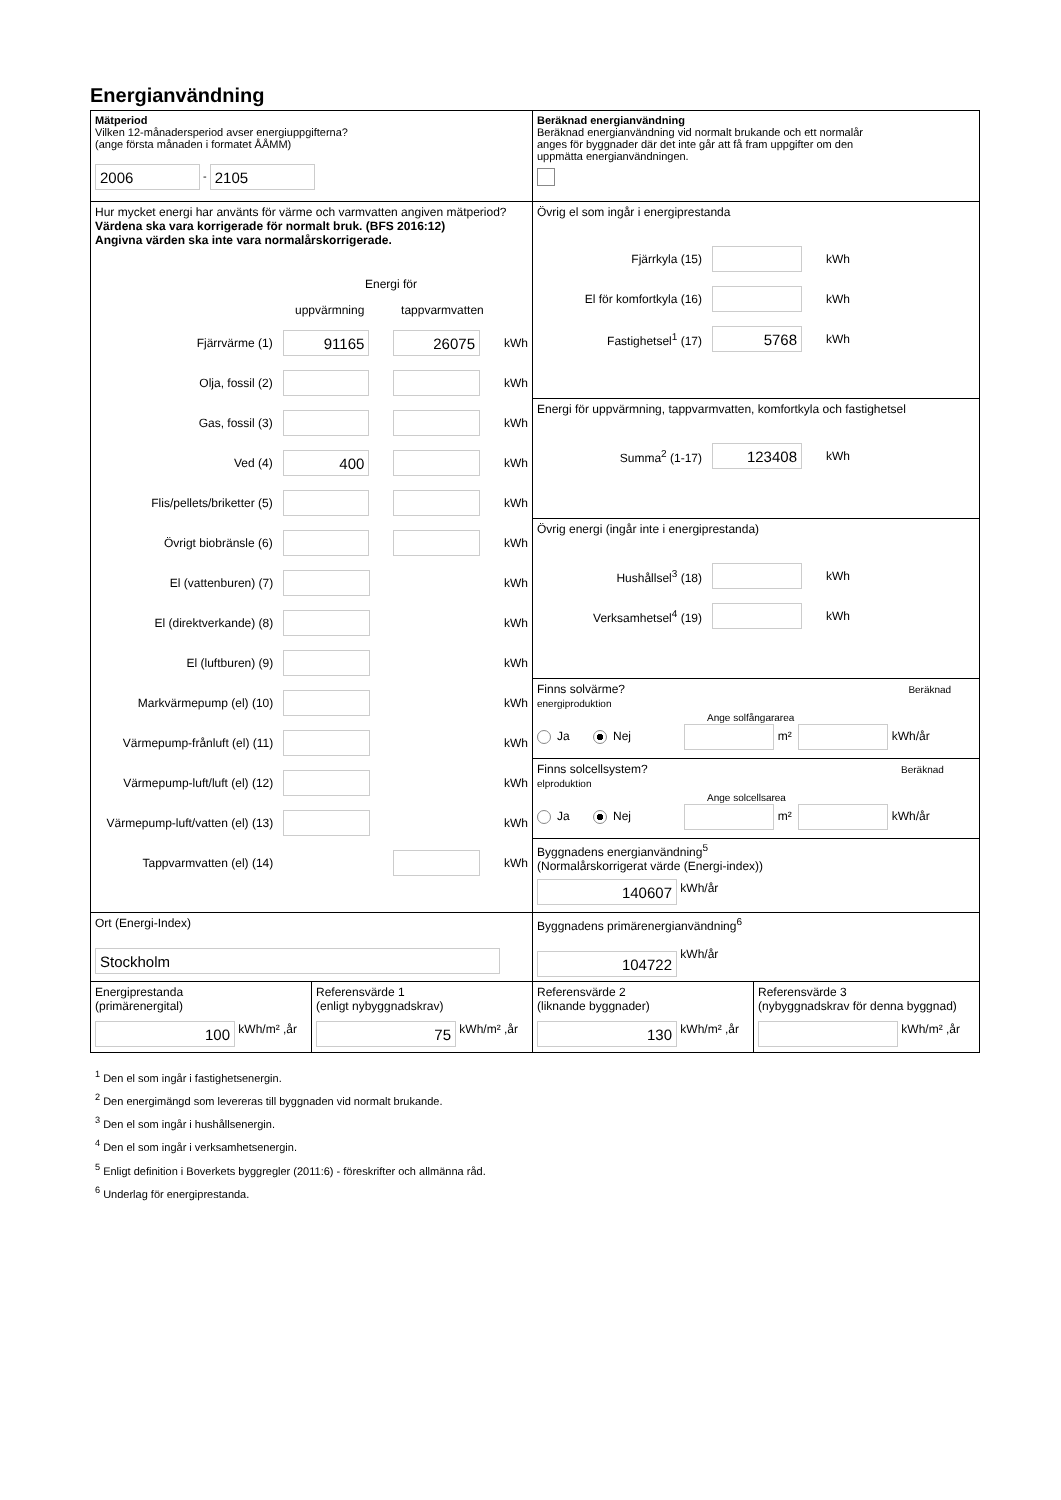Energianvändning
Mätperiod
Vilken 12-månadersperiod avser energiuppgifterna?
(ange första månaden i formatet ÅÅMM)
2006 - 2105
Beräknad energianvändning
Beräknad energianvändning vid normalt brukande och ett normalår
anges för byggnader där det inte går att få fram uppgifter om den
uppmätta energianvändningen.
Hur mycket energi har använts för värme och varmvatten angiven mätperiod?
Värdena ska vara korrigerade för normalt bruk. (BFS 2016:12)
Angivna värden ska inte vara normalårskorrigerade.
Energi för
uppvärmning tappvarmvatten
Fjärrvärme (1) 91165 26075 kWh
Olja, fossil (2) kWh
Gas, fossil (3) kWh
Ved (4) 400 kWh
Flis/pellets/briketter (5) kWh
Övrigt biobränsle (6) kWh
El (vattenburen) (7) kWh
El (direktverkande) (8) kWh
El (luftburen) (9) kWh
Markvärmepump (el) (10) kWh
Värmepump-frånluft (el) (11) kWh
Värmepump-luft/luft (el) (12) kWh
Värmepump-luft/vatten (el) (13) kWh
Tappvarmvatten (el) (14) kWh
Övrig el som ingår i energiprestanda
Fjärrkyla (15) kWh
El för komfortkyla (16) kWh
Fastighetsel<sup>1</sup> (17) 5768 kWh
Energi för uppvärmning, tappvarmvatten, komfortkyla och fastighetsel
Summa<sup>2</sup> (1-17) 123408 kWh
Övrig energi (ingår inte i energiprestanda)
Hushållsel<sup>3</sup> (18) kWh
Verksamhetsel<sup>4</sup> (19) kWh
Finns solvärme? Beräknad energiproduktion
Ange solfångararea
Ja Nej m² kWh/år
Finns solcellsystem? Beräknad elproduktion
Ange solcellsarea
Ja Nej m² kWh/år
Byggnadens energianvändning<sup>5</sup>
(Normalårskorrigerat värde (Energi-index))
140607 kWh/år
Ort (Energi-Index)
Stockholm
Byggnadens primärenergianvändning<sup>6</sup>
104722 kWh/år
Energiprestanda
(primärenergital)
100 kWh/m² ,år
Referensvärde 1
(enligt nybyggnadskrav)
75 kWh/m² ,år
Referensvärde 2
(liknande byggnader)
130 kWh/m² ,år
Referensvärde 3
(nybyggnadskrav för denna byggnad)
kWh/m² ,år
<sup>1</sup> Den el som ingår i fastighetsenergin.
<sup>2</sup> Den energimängd som levereras till byggnaden vid normalt brukande.
<sup>3</sup> Den el som ingår i hushållsenergin.
<sup>4</sup> Den el som ingår i verksamhetsenergin.
<sup>5</sup> Enligt definition i Boverkets byggregler (2011:6) - föreskrifter och allmänna råd.
<sup>6</sup> Underlag för energiprestanda.